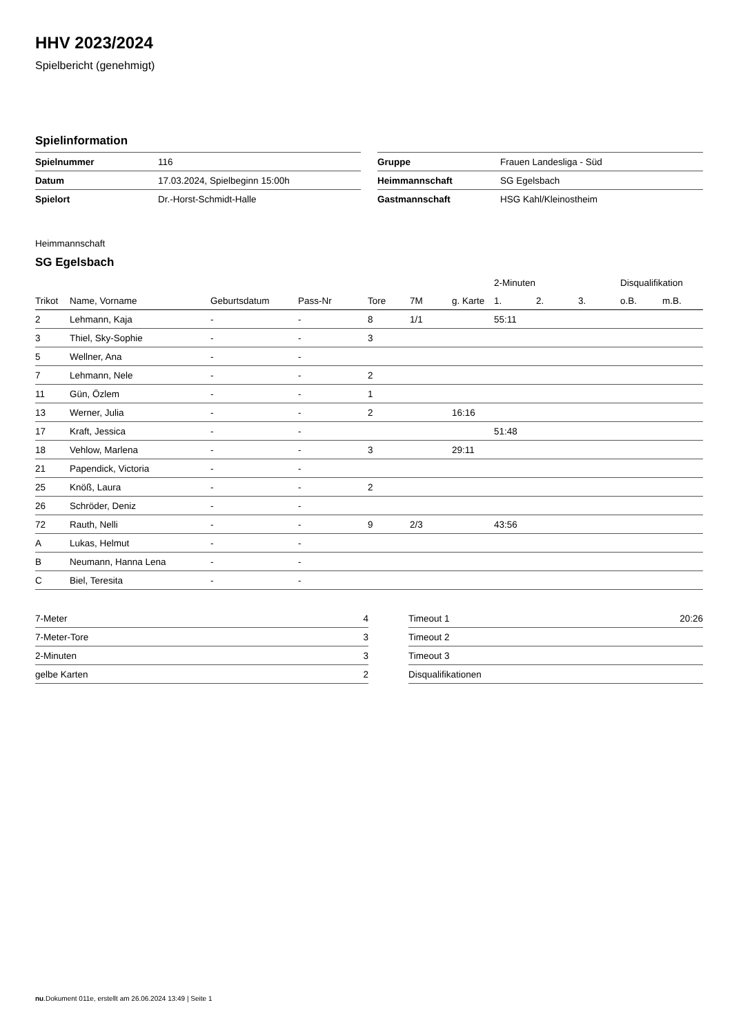HHV 2023/2024
Spielbericht (genehmigt)
Spielinformation
| Spielnummer | 116 |
| Datum | 17.03.2024, Spielbeginn 15:00h |
| Spielort | Dr.-Horst-Schmidt-Halle |
| Gruppe | Frauen Landesliga - Süd |
| Heimmannschaft | SG Egelsbach |
| Gastmannschaft | HSG Kahl/Kleinostheim |
Heimmannschaft
SG Egelsbach
| | | | | | | | 2-Minuten | | | Disqualifikation | |
| --- | --- | --- | --- | --- | --- | --- | --- | --- | --- | --- | --- |
| Trikot | Name, Vorname | Geburtsdatum | Pass-Nr | Tore | 7M | g. Karte | 1. | 2. | 3. | o.B. | m.B. |
| 2 | Lehmann, Kaja | - | - | 8 | 1/1 | | 55:11 | | | | |
| 3 | Thiel, Sky-Sophie | - | - | 3 | | | | | | | |
| 5 | Wellner, Ana | - | - | | | | | | | | |
| 7 | Lehmann, Nele | - | - | 2 | | | | | | | |
| 11 | Gün, Özlem | - | - | 1 | | | | | | | |
| 13 | Werner, Julia | - | - | 2 | | 16:16 | | | | | |
| 17 | Kraft, Jessica | - | - | | | | 51:48 | | | | |
| 18 | Vehlow, Marlena | - | - | 3 | | 29:11 | | | | | |
| 21 | Papendick, Victoria | - | - | | | | | | | | |
| 25 | Knöß, Laura | - | - | 2 | | | | | | | |
| 26 | Schröder, Deniz | - | - | | | | | | | | |
| 72 | Rauth, Nelli | - | - | 9 | 2/3 | | 43:56 | | | | |
| A | Lukas, Helmut | - | - | | | | | | | | |
| B | Neumann, Hanna Lena | - | - | | | | | | | | |
| C | Biel, Teresita | - | - | | | | | | | | |
| 7-Meter | 4 |
| 7-Meter-Tore | 3 |
| 2-Minuten | 3 |
| gelbe Karten | 2 |
| Timeout 1 | 20:26 |
| Timeout 2 | |
| Timeout 3 | |
| Disqualifikationen | |
nu.Dokument 011e, erstellt am 26.06.2024 13:49 | Seite 1